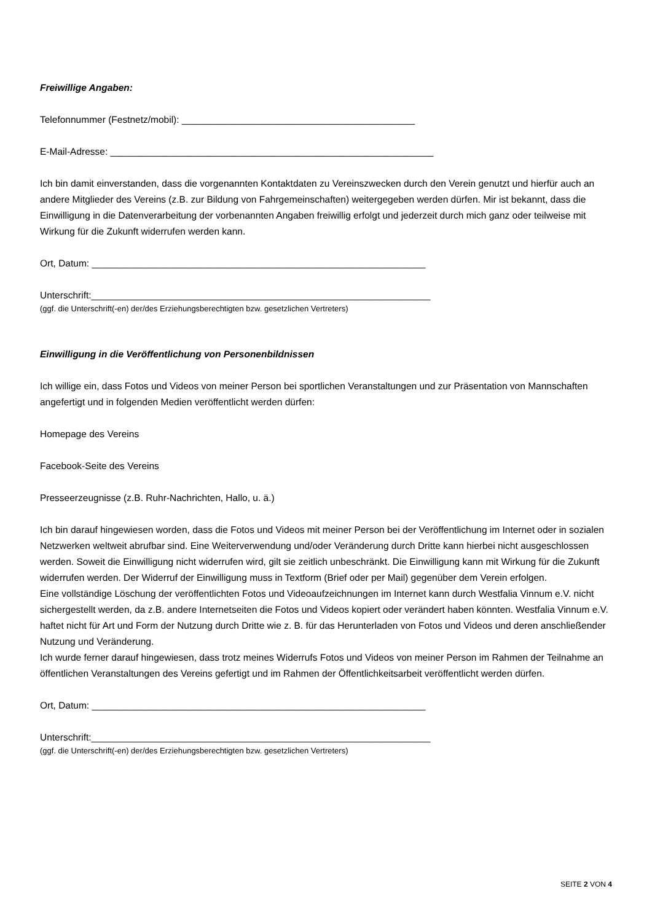Freiwillige Angaben:
Telefonnummer (Festnetz/mobil): ____________________________________________
E-Mail-Adresse: _____________________________________________________________
Ich bin damit einverstanden, dass die vorgenannten Kontaktdaten zu Vereinszwecken durch den Verein genutzt und hierfür auch an andere Mitglieder des Vereins (z.B. zur Bildung von Fahrgemeinschaften) weitergegeben werden dürfen. Mir ist bekannt, dass die Einwilligung in die Datenverarbeitung der vorbenannten Angaben freiwillig erfolgt und jederzeit durch mich ganz oder teilweise mit Wirkung für die Zukunft widerrufen werden kann.
Ort, Datum: _______________________________________________________________
Unterschrift:________________________________________________________________
(ggf. die Unterschrift(-en) der/des Erziehungsberechtigten bzw. gesetzlichen Vertreters)
Einwilligung in die Veröffentlichung von Personenbildnissen
Ich willige ein, dass Fotos und Videos von meiner Person bei sportlichen Veranstaltungen und zur Präsentation von Mannschaften angefertigt und in folgenden Medien veröffentlicht werden dürfen:
Homepage des Vereins
Facebook-Seite des Vereins
Presseerzeugnisse (z.B. Ruhr-Nachrichten, Hallo, u. ä.)
Ich bin darauf hingewiesen worden, dass die Fotos und Videos mit meiner Person bei der Veröffentlichung im Internet oder in sozialen Netzwerken weltweit abrufbar sind. Eine Weiterverwendung und/oder Veränderung durch Dritte kann hierbei nicht ausgeschlossen werden. Soweit die Einwilligung nicht widerrufen wird, gilt sie zeitlich unbeschränkt. Die Einwilligung kann mit Wirkung für die Zukunft widerrufen werden. Der Widerruf der Einwilligung muss in Textform (Brief oder per Mail) gegenüber dem Verein erfolgen.
Eine vollständige Löschung der veröffentlichten Fotos und Videoaufzeichnungen im Internet kann durch Westfalia Vinnum e.V. nicht sichergestellt werden, da z.B. andere Internetseiten die Fotos und Videos kopiert oder verändert haben könnten. Westfalia Vinnum e.V. haftet nicht für Art und Form der Nutzung durch Dritte wie z. B. für das Herunterladen von Fotos und Videos und deren anschließender Nutzung und Veränderung.
Ich wurde ferner darauf hingewiesen, dass trotz meines Widerrufs Fotos und Videos von meiner Person im Rahmen der Teilnahme an öffentlichen Veranstaltungen des Vereins gefertigt und im Rahmen der Öffentlichkeitsarbeit veröffentlicht werden dürfen.
Ort, Datum: _______________________________________________________________
Unterschrift:________________________________________________________________
(ggf. die Unterschrift(-en) der/des Erziehungsberechtigten bzw. gesetzlichen Vertreters)
SEITE 2 VON 4